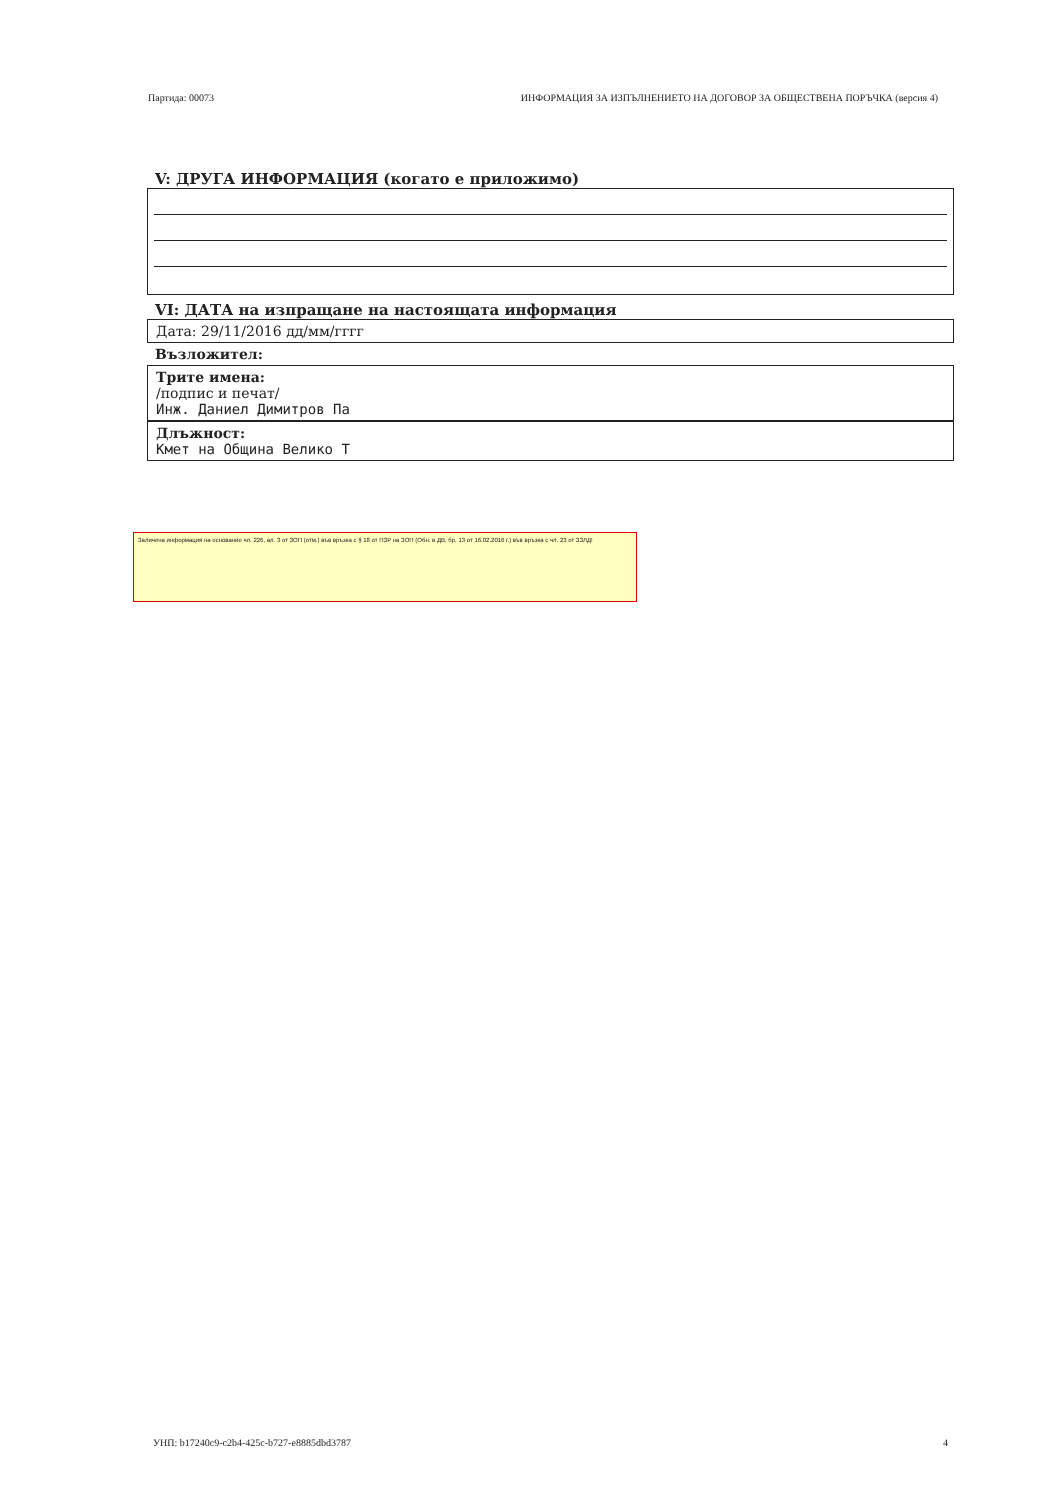Партида: 00073 ИНФОРМАЦИЯ ЗА ИЗПЪЛНЕНИЕТО НА ДОГОВОР ЗА ОБЩЕСТВЕНА ПОРЪЧКА (версия 4)
V: ДРУГА ИНФОРМАЦИЯ (когато е приложимо)
VI: ДАТА на изпращане на настоящата информация
Дата: 29/11/2016 дд/мм/гггг
Възложител:
Трите имена:
/подпис и печат/
Инж. Даниел Димитров Па
Длъжност:
Кмет на Община Велико Т
Заличена информация на основание чл. 226, ал. 3 от ЗОП (отм.) във връзка с § 18 от ПЗР на ЗОП (Обн. в ДВ, бр. 13 от 16.02.2016 г.) във връзка с чл. 23 от ЗЗЛД!
УНП: b17240c9-c2b4-425c-b727-e8885dbd3787 4